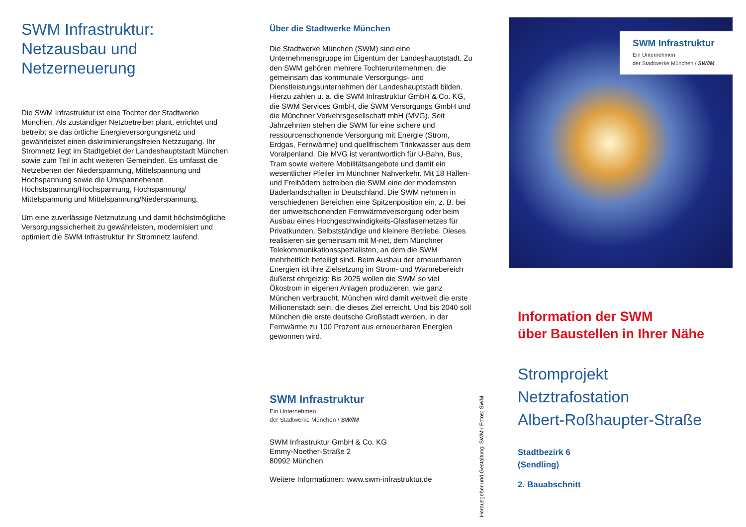SWM Infrastruktur:
Netzausbau und
Netzerneuerung
Die SWM Infrastruktur ist eine Tochter der Stadtwerke München. Als zuständiger Netzbetreiber plant, errichtet und betreibt sie das örtliche Energieversorgungsnetz und gewährleistet einen diskriminierungsfreien Netzzugang. Ihr Stromnetz liegt im Stadtgebiet der Landeshauptstadt München sowie zum Teil in acht weiteren Gemeinden. Es umfasst die Netzebenen der Niederspannung, Mittelspannung und Hochspannung sowie die Umspannebenen Höchstspannung/Hochspannung, Hochspannung/ Mittelspannung und Mittelspannung/Niederspannung.
Um eine zuverlässige Netznutzung und damit höchstmögliche Versorgungssicherheit zu gewährleisten, modernisiert und optimiert die SWM Infrastruktur ihr Stromnetz laufend.
Über die Stadtwerke München
Die Stadtwerke München (SWM) sind eine Unternehmensgruppe im Eigentum der Landeshauptstadt. Zu den SWM gehören mehrere Tochterunternehmen, die gemeinsam das kommunale Versorgungs- und Dienstleistungsunternehmen der Landeshauptstadt bilden. Hierzu zählen u. a. die SWM Infrastruktur GmbH & Co. KG, die SWM Services GmbH, die SWM Versorgungs GmbH und die Münchner Verkehrsgesellschaft mbH (MVG). Seit Jahrzehnten stehen die SWM für eine sichere und ressourcenschonende Versorgung mit Energie (Strom, Erdgas, Fernwärme) und quellfrischem Trinkwasser aus dem Voralpenland. Die MVG ist verantwortlich für U-Bahn, Bus, Tram sowie weitere Mobilitätsangebote und damit ein wesentlicher Pfeiler im Münchner Nahverkehr. Mit 18 Hallen- und Freibädern betreiben die SWM eine der modernsten Bäderlandschaften in Deutschland. Die SWM nehmen in verschiedenen Bereichen eine Spitzenposition ein, z. B. bei der umweltschonenden Fernwärmeversorgung oder beim Ausbau eines Hochgeschwindigkeits-Glasfasernetzes für Privatkunden, Selbstständige und kleinere Betriebe. Dieses realisieren sie gemeinsam mit M-net, dem Münchner Telekommunikationsspezialisten, an dem die SWM mehrheitlich beteiligt sind. Beim Ausbau der erneuerbaren Energien ist ihre Zielsetzung im Strom- und Wärmebereich äußerst ehrgeizig: Bis 2025 wollen die SWM so viel Ökostrom in eigenen Anlagen produzieren, wie ganz München verbraucht. München wird damit weltweit die erste Millionenstadt sein, die dieses Ziel erreicht. Und bis 2040 soll München die erste deutsche Großstadt werden, in der Fernwärme zu 100 Prozent aus erneuerbaren Energien gewonnen wird.
SWM Infrastruktur
Ein Unternehmen
der Stadtwerke München / SW//M
SWM Infrastruktur GmbH & Co. KG
Emmy-Noether-Straße 2
80992 München
Weitere Informationen: www.swm-infrastruktur.de
Herausgeber und Gestaltung: SWM / Fotos: SWM
SWM Infrastruktur
Ein Unternehmen
der Stadtwerke München / SW//M
Information der SWM
über Baustellen in Ihrer Nähe
Stromprojekt
Netztrafostation
Albert-Roßhaupter-Straße
Stadtbezirk 6
(Sendling)
2. Bauabschnitt